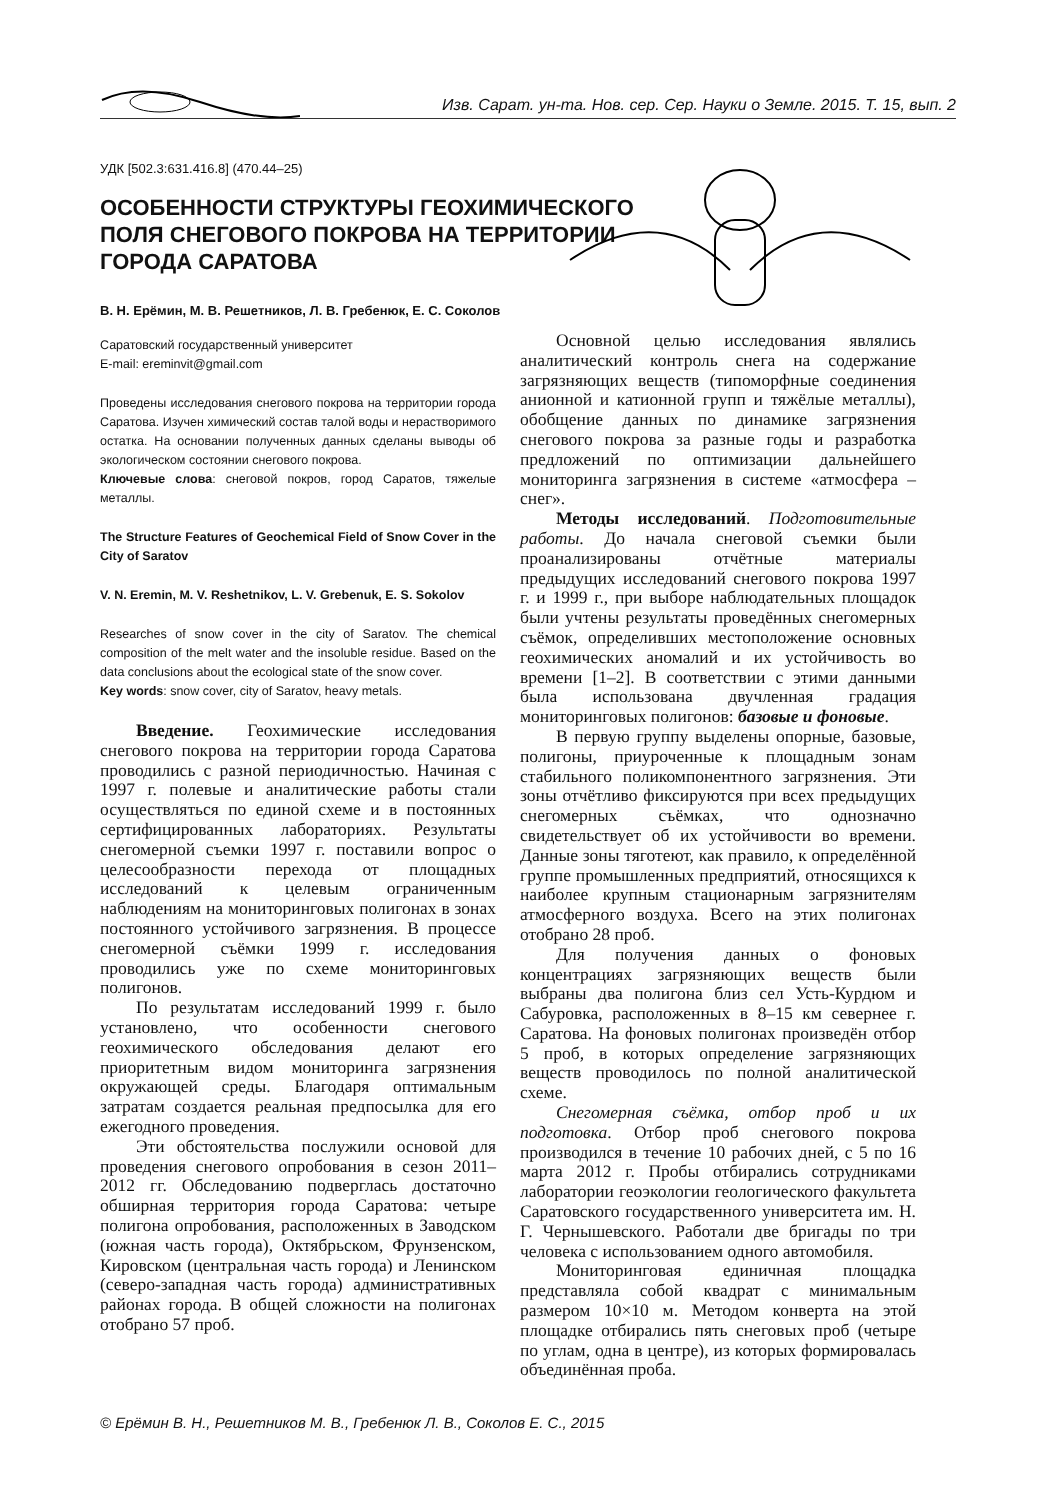Изв. Сарат. ун-та. Нов. сер. Сер. Науки о Земле. 2015. Т. 15, вып. 2
УДК [502.3:631.416.8] (470.44–25)
ОСОБЕННОСТИ СТРУКТУРЫ ГЕОХИМИЧЕСКОГО ПОЛЯ СНЕГОВОГО ПОКРОВА НА ТЕРРИТОРИИ ГОРОДА САРАТОВА
В. Н. Ерёмин, М. В. Решетников, Л. В. Гребенюк, Е. С. Соколов
Саратовский государственный университет
E-mail: ereminvit@gmail.com
Проведены исследования снегового покрова на территории города Саратова. Изучен химический состав талой воды и нерастворимого остатка. На основании полученных данных сделаны выводы об экологическом состоянии снегового покрова.
Ключевые слова: снеговой покров, город Саратов, тяжелые металлы.
The Structure Features of Geochemical Field of Snow Cover in the City of Saratov
V. N. Eremin, M. V. Reshetnikov, L. V. Grebenuk, E. S. Sokolov
Researches of snow cover in the city of Saratov. The chemical composition of the melt water and the insoluble residue. Based on the data conclusions about the ecological state of the snow cover.
Key words: snow cover, city of Saratov, heavy metals.
Введение. Геохимические исследования снегового покрова на территории города Саратова проводились с разной периодичностью. Начиная с 1997 г. полевые и аналитические работы стали осуществляться по единой схеме и в постоянных сертифицированных лабораториях. Результаты снегомерной съемки 1997 г. поставили вопрос о целесообразности перехода от площадных исследований к целевым ограниченным наблюдениям на мониторинговых полигонах в зонах постоянного устойчивого загрязнения. В процессе снегомерной съёмки 1999 г. исследования проводились уже по схеме мониторинговых полигонов.
По результатам исследований 1999 г. было установлено, что особенности снегового геохимического обследования делают его приоритетным видом мониторинга загрязнения окружающей среды. Благодаря оптимальным затратам создается реальная предпосылка для его ежегодного проведения.
Эти обстоятельства послужили основой для проведения снегового опробования в сезон 2011–2012 гг. Обследованию подверглась достаточно обширная территория города Саратова: четыре полигона опробования, расположенных в Заводском (южная часть города), Октябрьском, Фрунзенском, Кировском (центральная часть города) и Ленинском (северо-западная часть города) административных районах города. В общей сложности на полигонах отобрано 57 проб.
Основной целью исследования являлись аналитический контроль снега на содержание загрязняющих веществ (типоморфные соединения анионной и катионной групп и тяжёлые металлы), обобщение данных по динамике загрязнения снегового покрова за разные годы и разработка предложений по оптимизации дальнейшего мониторинга загрязнения в системе «атмосфера – снег».
Методы исследований. Подготовительные работы. До начала снеговой съемки были проанализированы отчётные материалы предыдущих исследований снегового покрова 1997 г. и 1999 г., при выборе наблюдательных площадок были учтены результаты проведённых снегомерных съёмок, определивших местоположение основных геохимических аномалий и их устойчивость во времени [1–2]. В соответствии с этими данными была использована двучленная градация мониторинговых полигонов: базовые и фоновые.
В первую группу выделены опорные, базовые, полигоны, приуроченные к площадным зонам стабильного поликомпонентного загрязнения. Эти зоны отчётливо фиксируются при всех предыдущих снегомерных съёмках, что однозначно свидетельствует об их устойчивости во времени. Данные зоны тяготеют, как правило, к определённой группе промышленных предприятий, относящихся к наиболее крупным стационарным загрязнителям атмосферного воздуха. Всего на этих полигонах отобрано 28 проб.
Для получения данных о фоновых концентрациях загрязняющих веществ были выбраны два полигона близ сел Усть-Курдюм и Сабуровка, расположенных в 8–15 км севернее г. Саратова. На фоновых полигонах произведён отбор 5 проб, в которых определение загрязняющих веществ проводилось по полной аналитической схеме.
Снегомерная съёмка, отбор проб и их подготовка. Отбор проб снегового покрова производился в течение 10 рабочих дней, с 5 по 16 марта 2012 г. Пробы отбирались сотрудниками лаборатории геоэкологии геологического факультета Саратовского государственного университета им. Н. Г. Чернышевского. Работали две бригады по три человека с использованием одного автомобиля.
Мониторинговая единичная площадка представляла собой квадрат с минимальным размером 10×10 м. Методом конверта на этой площадке отбирались пять снеговых проб (четыре по углам, одна в центре), из которых формировалась объединённая проба.
© Ерёмин В. Н., Решетников М. В., Гребенюк Л. В., Соколов Е. С., 2015